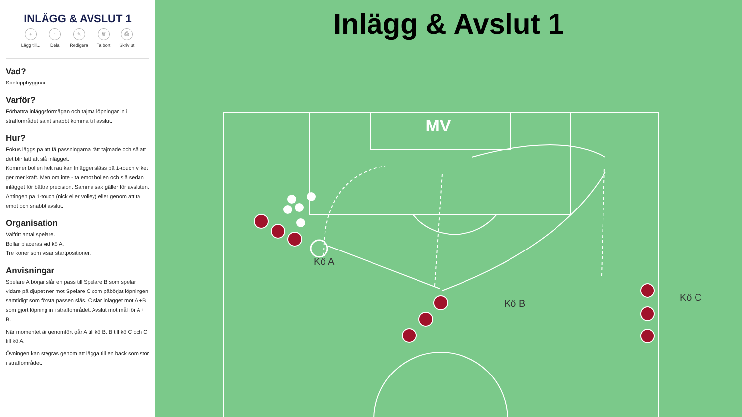INLÄGG & AVSLUT 1
+
Lägg till...
↑
Dela
✎
Redigera
🗑
Ta bort
⎙
Skriv ut
Vad?
Speluppbyggnad
Varför?
Förbättra inläggsförmågan och tajma löpningar in i straffområdet samt snabbt komma till avslut.
Hur?
Fokus läggs på att få passningarna rätt tajmade och så att det blir lätt att slå inlägget.
Kommer bollen helt rätt kan inlägget slåss på 1-touch vilket ger mer kraft. Men om inte - ta emot bollen och slå sedan inlägget för bättre precision. Samma sak gäller för avsluten. Antingen på 1-touch (nick eller volley) eller genom att ta emot och snabbt avslut.
Organisation
Valfritt antal spelare.
Bollar placeras vid kö A.
Tre koner som visar startpositioner.
Anvisningar
Spelare A börjar slår en pass till Spelare B som spelar vidare på djupet ner mot Spelare C som påbörjat löpningen samtidigt som första passen slås. C slår inlägget mot A +B som gjort löpning in i straffområdet. Avslut mot mål för A + B.
När momentet är genomfört går A till kö B. B till kö C och C till kö A.
Övningen kan stegras genom att lägga till en back som stör i straffområdet.
Inlägg & Avslut 1
MV
Kö A
Kö B
Kö C